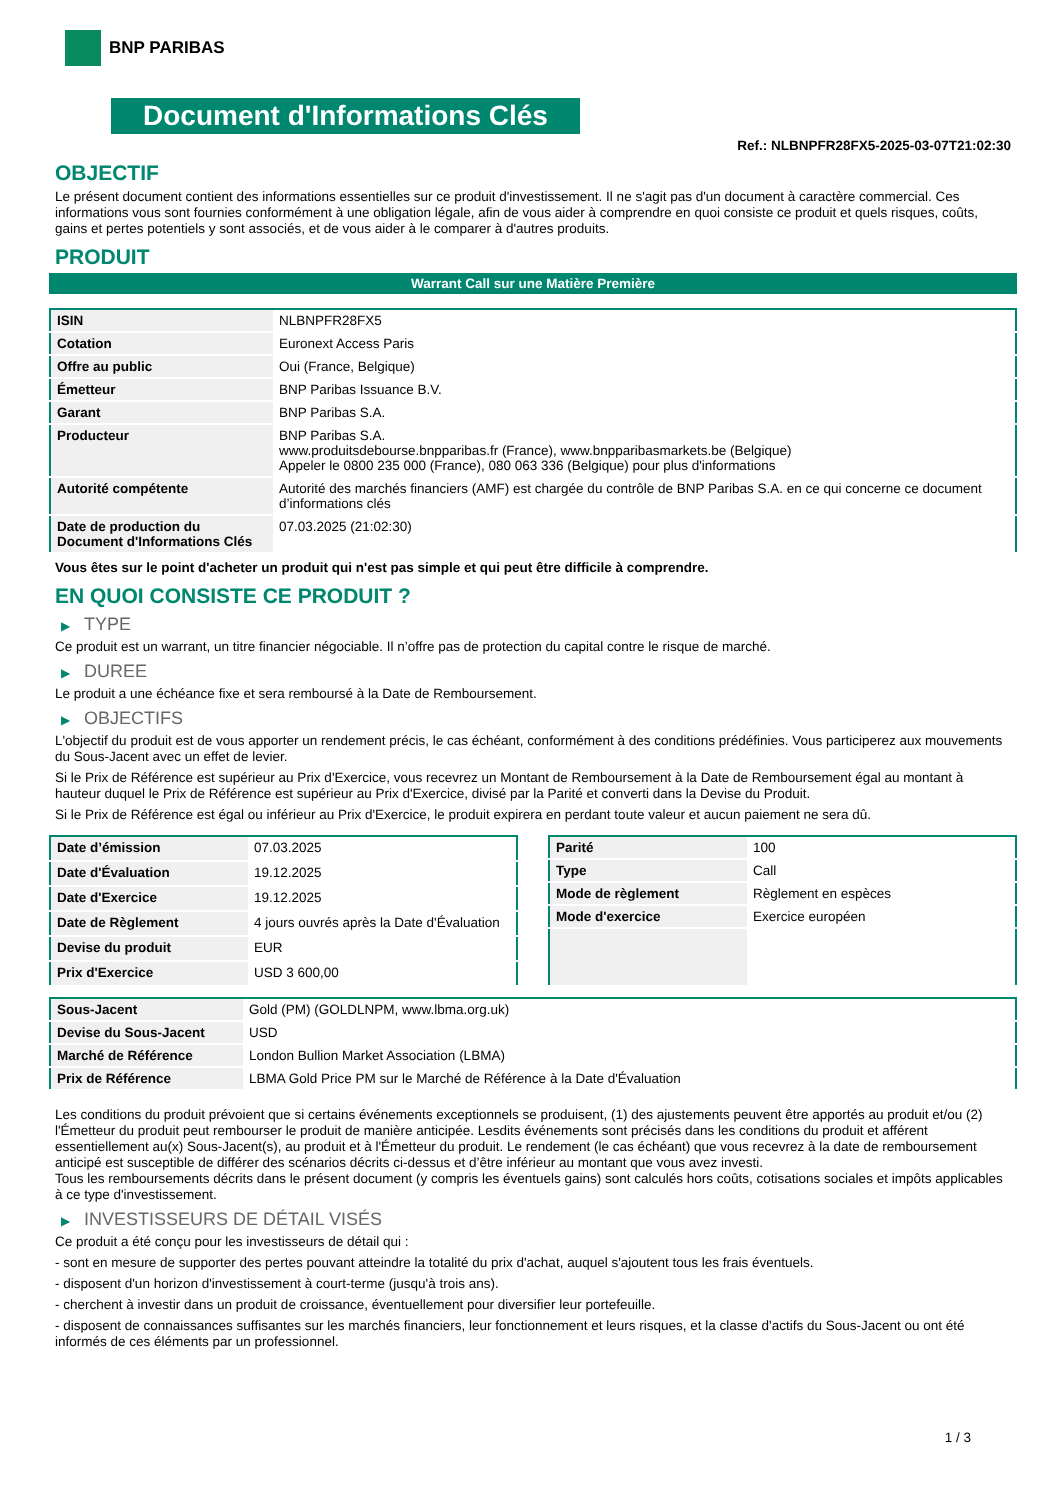BNP PARIBAS
Document d'Informations Clés
Ref.: NLBNPFR28FX5-2025-03-07T21:02:30
OBJECTIF
Le présent document contient des informations essentielles sur ce produit d'investissement. Il ne s'agit pas d'un document à caractère commercial. Ces informations vous sont fournies conformément à une obligation légale, afin de vous aider à comprendre en quoi consiste ce produit et quels risques, coûts, gains et pertes potentiels y sont associés, et de vous aider à le comparer à d'autres produits.
PRODUIT
Warrant Call sur une Matière Première
| ISIN | NLBNPFR28FX5 |
| Cotation | Euronext Access Paris |
| Offre au public | Oui (France, Belgique) |
| Émetteur | BNP Paribas Issuance B.V. |
| Garant | BNP Paribas S.A. |
| Producteur | BNP Paribas S.A. www.produitsdebourse.bnpparibas.fr (France), www.bnpparibasmarkets.be (Belgique) Appeler le 0800 235 000 (France), 080 063 336 (Belgique) pour plus d'informations |
| Autorité compétente | Autorité des marchés financiers (AMF) est chargée du contrôle de BNP Paribas S.A. en ce qui concerne ce document d’informations clés |
| Date de production du Document d'Informations Clés | 07.03.2025 (21:02:30) |
Vous êtes sur le point d'acheter un produit qui n'est pas simple et qui peut être difficile à comprendre.
EN QUOI CONSISTE CE PRODUIT ?
▶ TYPE
Ce produit est un warrant, un titre financier négociable. Il n’offre pas de protection du capital contre le risque de marché.
▶ DUREE
Le produit a une échéance fixe et sera remboursé à la Date de Remboursement.
▶ OBJECTIFS
L'objectif du produit est de vous apporter un rendement précis, le cas échéant, conformément à des conditions prédéfinies. Vous participerez aux mouvements du Sous-Jacent avec un effet de levier.
Si le Prix de Référence est supérieur au Prix d'Exercice, vous recevrez un Montant de Remboursement à la Date de Remboursement égal au montant à hauteur duquel le Prix de Référence est supérieur au Prix d'Exercice, divisé par la Parité et converti dans la Devise du Produit.
Si le Prix de Référence est égal ou inférieur au Prix d'Exercice, le produit expirera en perdant toute valeur et aucun paiement ne sera dû.
| Date d’émission | 07.03.2025 |
| Date d'Évaluation | 19.12.2025 |
| Date d'Exercice | 19.12.2025 |
| Date de Règlement | 4 jours ouvrés après la Date d'Évaluation |
| Devise du produit | EUR |
| Prix d'Exercice | USD 3 600,00 |
| Parité | 100 |
| Type | Call |
| Mode de règlement | Règlement en espèces |
| Mode d'exercice | Exercice européen |
| Sous-Jacent | Gold (PM) (GOLDLNPM, www.lbma.org.uk) |
| Devise du Sous-Jacent | USD |
| Marché de Référence | London Bullion Market Association (LBMA) |
| Prix de Référence | LBMA Gold Price PM sur le Marché de Référence à la Date d'Évaluation |
Les conditions du produit prévoient que si certains événements exceptionnels se produisent, (1) des ajustements peuvent être apportés au produit et/ou (2) l'Émetteur du produit peut rembourser le produit de manière anticipée. Lesdits événements sont précisés dans les conditions du produit et afférent essentiellement au(x) Sous-Jacent(s), au produit et à l'Émetteur du produit. Le rendement (le cas échéant) que vous recevrez à la date de remboursement anticipé est susceptible de différer des scénarios décrits ci-dessus et d’être inférieur au montant que vous avez investi.
Tous les remboursements décrits dans le présent document (y compris les éventuels gains) sont calculés hors coûts, cotisations sociales et impôts applicables à ce type d'investissement.
▶ INVESTISSEURS DE DÉTAIL VISÉS
Ce produit a été conçu pour les investisseurs de détail qui :
- sont en mesure de supporter des pertes pouvant atteindre la totalité du prix d'achat, auquel s'ajoutent tous les frais éventuels.
- disposent d'un horizon d'investissement à court-terme (jusqu'à trois ans).
- cherchent à investir dans un produit de croissance, éventuellement pour diversifier leur portefeuille.
- disposent de connaissances suffisantes sur les marchés financiers, leur fonctionnement et leurs risques, et la classe d'actifs du Sous-Jacent ou ont été informés de ces éléments par un professionnel.
1 / 3